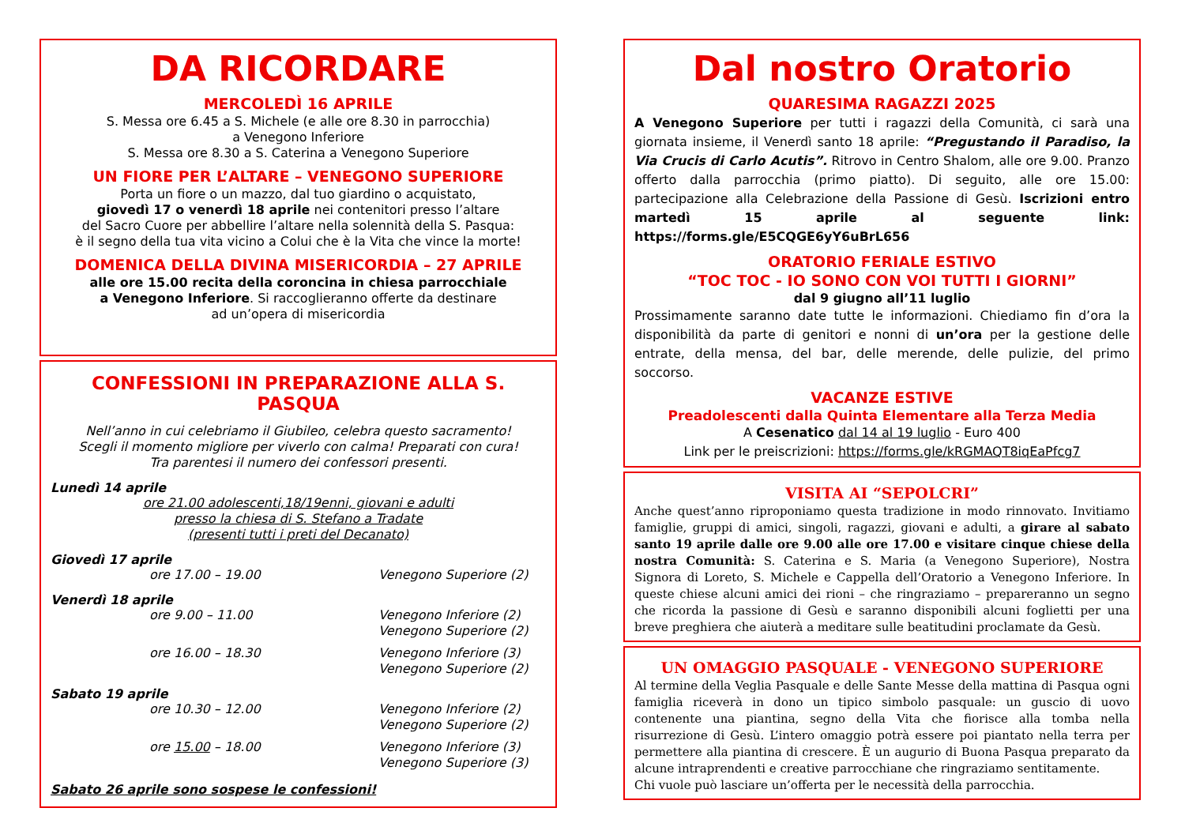DA RICORDARE
MERCOLEDÌ 16 APRILE
S. Messa ore 6.45 a S. Michele (e alle ore 8.30 in parrocchia)
a Venegono Inferiore
S. Messa ore 8.30 a S. Caterina a Venegono Superiore
UN FIORE PER L’ALTARE – VENEGONO SUPERIORE
Porta un fiore o un mazzo, dal tuo giardino o acquistato,
giovedì 17 o venerdì 18 aprile nei contenitori presso l’altare
del Sacro Cuore per abbellire l’altare nella solennità della S. Pasqua:
è il segno della tua vita vicino a Colui che è la Vita che vince la morte!
DOMENICA DELLA DIVINA MISERICORDIA – 27 APRILE
alle ore 15.00 recita della coroncina in chiesa parrocchiale
a Venegono Inferiore. Si raccoglieranno offerte da destinare
ad un’opera di misericordia
CONFESSIONI IN PREPARAZIONE ALLA S. PASQUA
Nell’anno in cui celebriamo il Giubileo, celebra questo sacramento!
Scegli il momento migliore per viverlo con calma! Preparati con cura!
Tra parentesi il numero dei confessori presenti.
Lunedì 14 aprile
ore 21.00 adolescenti,18/19enni, giovani e adulti
presso la chiesa di S. Stefano a Tradate
(presenti tutti i preti del Decanato)
Giovedì 17 aprile
ore 17.00 – 19.00 Venegono Superiore (2)
Venerdì 18 aprile
ore 9.00 – 11.00 Venegono Inferiore (2)
Venegono Superiore (2)
ore 16.00 – 18.30 Venegono Inferiore (3)
Venegono Superiore (2)
Sabato 19 aprile
ore 10.30 – 12.00 Venegono Inferiore (2)
Venegono Superiore (2)
ore 15.00 – 18.00 Venegono Inferiore (3)
Venegono Superiore (3)
Sabato 26 aprile sono sospese le confessioni!
Dal nostro Oratorio
QUARESIMA RAGAZZI 2025
A Venegono Superiore per tutti i ragazzi della Comunità, ci sarà una giornata insieme, il Venerdì santo 18 aprile: “Pregustando il Paradiso, la Via Crucis di Carlo Acutis”. Ritrovo in Centro Shalom, alle ore 9.00. Pranzo offerto dalla parrocchia (primo piatto). Di seguito, alle ore 15.00: partecipazione alla Celebrazione della Passione di Gesù. Iscrizioni entro martedì 15 aprile al seguente link: https://forms.gle/E5CQGE6yY6uBrL656
ORATORIO FERIALE ESTIVO
“TOC TOC - IO SONO CON VOI TUTTI I GIORNI”
dal 9 giugno all’11 luglio
Prossimamente saranno date tutte le informazioni. Chiediamo fin d’ora la disponibilità da parte di genitori e nonni di un’ora per la gestione delle entrate, della mensa, del bar, delle merende, delle pulizie, del primo soccorso.
VACANZE ESTIVE
Preadolescenti dalla Quinta Elementare alla Terza Media
A Cesenatico dal 14 al 19 luglio - Euro 400
Link per le preiscrizioni: https://forms.gle/kRGMAQT8iqEaPfcg7
VISITA AI “SEPOLCRI”
Anche quest’anno riproponiamo questa tradizione in modo rinnovato. Invitiamo famiglie, gruppi di amici, singoli, ragazzi, giovani e adulti, a girare al sabato santo 19 aprile dalle ore 9.00 alle ore 17.00 e visitare cinque chiese della nostra Comunità: S. Caterina e S. Maria (a Venegono Superiore), Nostra Signora di Loreto, S. Michele e Cappella dell’Oratorio a Venegono Inferiore. In queste chiese alcuni amici dei rioni – che ringraziamo – prepareranno un segno che ricorda la passione di Gesù e saranno disponibili alcuni foglietti per una breve preghiera che aiuterà a meditare sulle beatitudini proclamate da Gesù.
UN OMAGGIO PASQUALE - VENEGONO SUPERIORE
Al termine della Veglia Pasquale e delle Sante Messe della mattina di Pasqua ogni famiglia riceverà in dono un tipico simbolo pasquale: un guscio di uovo contenente una piantina, segno della Vita che fiorisce alla tomba nella risurrezione di Gesù. L’intero omaggio potrà essere poi piantato nella terra per permettere alla piantina di crescere. È un augurio di Buona Pasqua preparato da alcune intraprendenti e creative parrocchiane che ringraziamo sentitamente.
Chi vuole può lasciare un’offerta per le necessità della parrocchia.